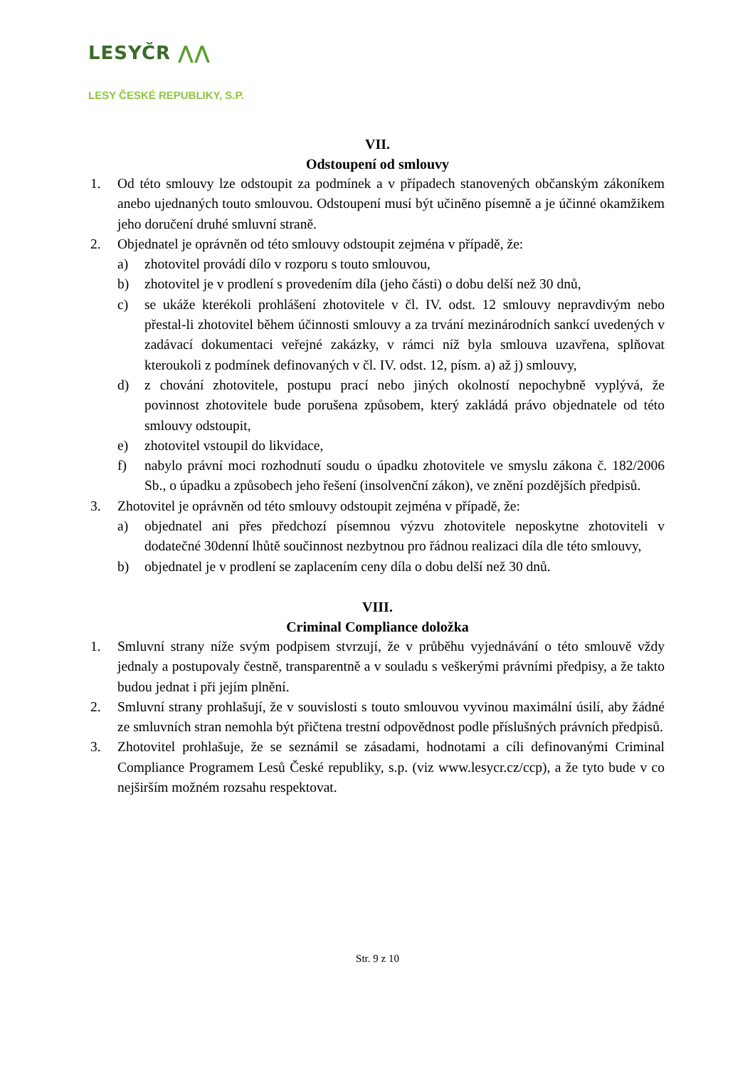LESYČR ⋀⋀
LESY ČESKÉ REPUBLIKY, S.P.
VII.
Odstoupení od smlouvy
1. Od této smlouvy lze odstoupit za podmínek a v případech stanovených občanským zákoníkem anebo ujednaných touto smlouvou. Odstoupení musí být učiněno písemně a je účinné okamžikem jeho doručení druhé smluvní straně.
2. Objednatel je oprávněn od této smlouvy odstoupit zejména v případě, že:
a) zhotovitel provádí dílo v rozporu s touto smlouvou,
b) zhotovitel je v prodlení s provedením díla (jeho části) o dobu delší než 30 dnů,
c) se ukáže kterékoli prohlášení zhotovitele v čl. IV. odst. 12 smlouvy nepravdivým nebo přestal-li zhotovitel během účinnosti smlouvy a za trvání mezinárodních sankcí uvedených v zadávací dokumentaci veřejné zakázky, v rámci níž byla smlouva uzavřena, splňovat kteroukoli z podmínek definovaných v čl. IV. odst. 12, písm. a) až j) smlouvy,
d) z chování zhotovitele, postupu prací nebo jiných okolností nepochybně vyplývá, že povinnost zhotovitele bude porušena způsobem, který zakládá právo objednatele od této smlouvy odstoupit,
e) zhotovitel vstoupil do likvidace,
f) nabylo právní moci rozhodnutí soudu o úpadku zhotovitele ve smyslu zákona č. 182/2006 Sb., o úpadku a způsobech jeho řešení (insolvenční zákon), ve znění pozdějších předpisů.
3. Zhotovitel je oprávněn od této smlouvy odstoupit zejména v případě, že:
a) objednatel ani přes předchozí písemnou výzvu zhotovitele neposkytne zhotoviteli v dodatečné 30denní lhůtě součinnost nezbytnou pro řádnou realizaci díla dle této smlouvy,
b) objednatel je v prodlení se zaplacením ceny díla o dobu delší než 30 dnů.
VIII.
Criminal Compliance doložka
1. Smluvní strany níže svým podpisem stvrzují, že v průběhu vyjednávání o této smlouvě vždy jednaly a postupovaly čestně, transparentně a v souladu s veškerými právními předpisy, a že takto budou jednat i při jejím plnění.
2. Smluvní strany prohlašují, že v souvislosti s touto smlouvou vyvinou maximální úsilí, aby žádné ze smluvních stran nemohla být přičtena trestní odpovědnost podle příslušných právních předpisů.
3. Zhotovitel prohlašuje, že se seznámil se zásadami, hodnotami a cíli definovanými Criminal Compliance Programem Lesů České republiky, s.p. (viz www.lesycr.cz/ccp), a že tyto bude v co nejširším možném rozsahu respektovat.
Str. 9 z 10